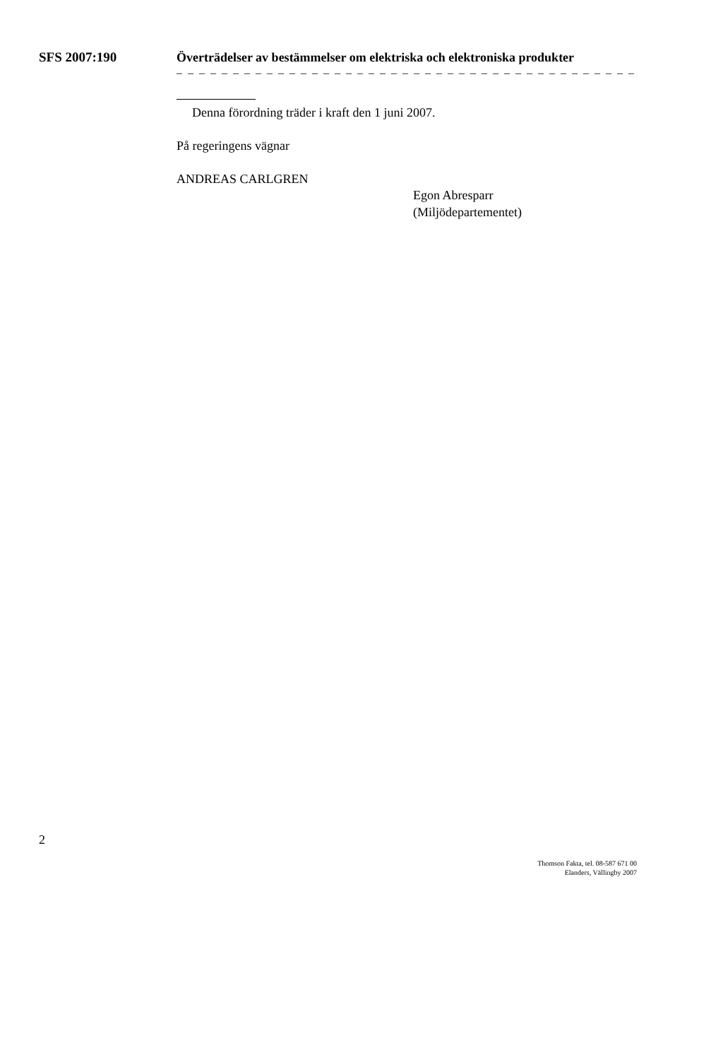SFS 2007:190
Överträdelser av bestämmelser om elektriska och elektroniska produkter
– – – – – – – – – – – – – – – – – – – – – – – – – – – – – – – – – – – – – – – – –
Denna förordning träder i kraft den 1 juni 2007.
På regeringens vägnar
ANDREAS CARLGREN
Egon Abresparr
(Miljödepartementet)
2
Thomson Fakta, tel. 08-587 671 00
Elanders, Vällingby 2007